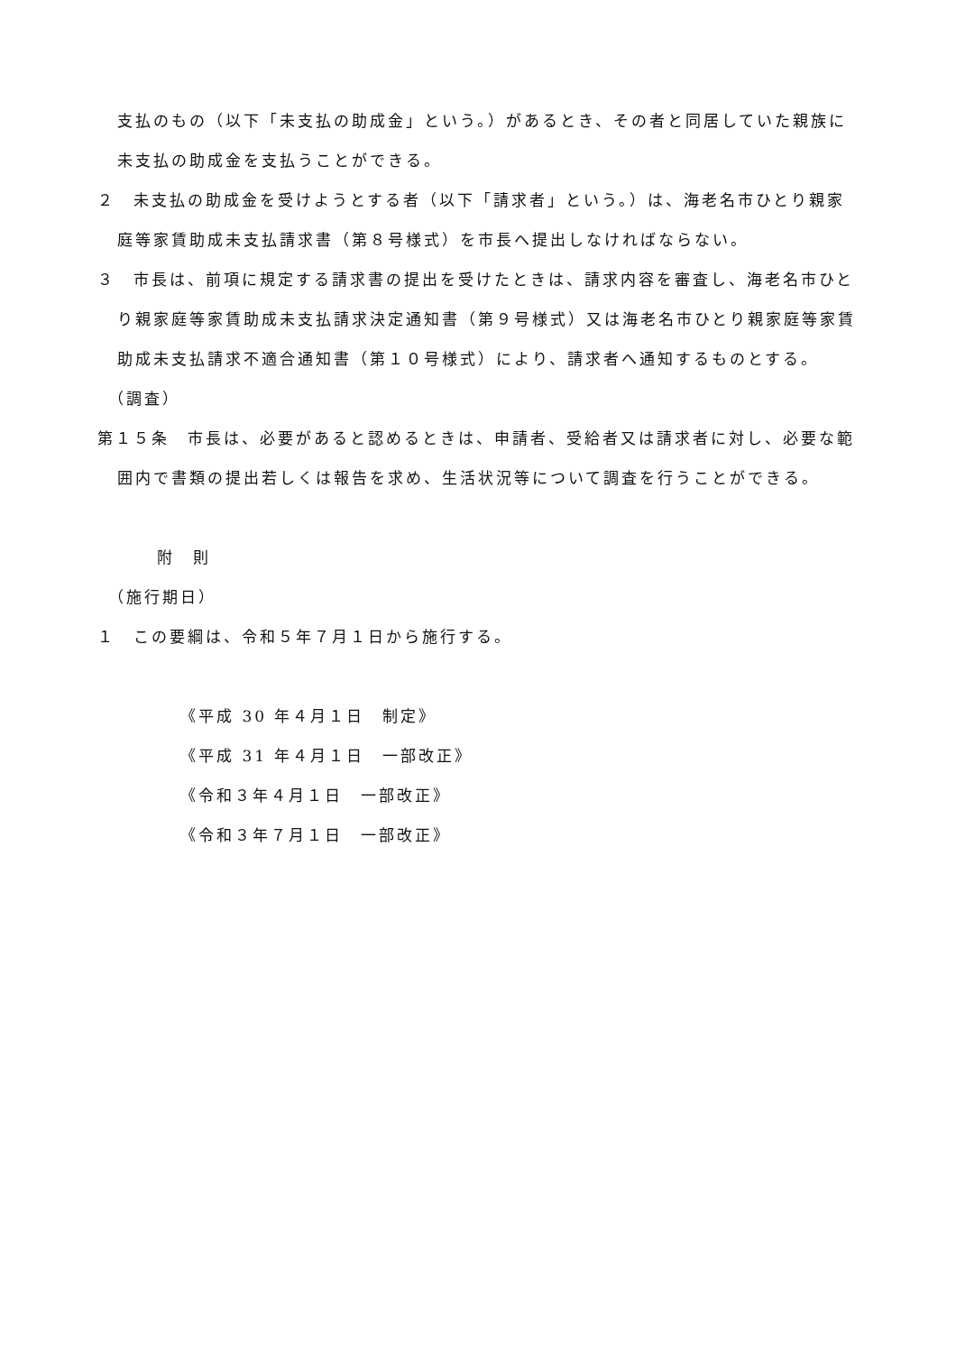支払のもの（以下「未支払の助成金」という。）があるとき、その者と同居していた親族に未支払の助成金を支払うことができる。
２　未支払の助成金を受けようとする者（以下「請求者」という。）は、海老名市ひとり親家庭等家賃助成未支払請求書（第８号様式）を市長へ提出しなければならない。
３　市長は、前項に規定する請求書の提出を受けたときは、請求内容を審査し、海老名市ひとり親家庭等家賃助成未支払請求決定通知書（第９号様式）又は海老名市ひとり親家庭等家賃助成未支払請求不適合通知書（第１０号様式）により、請求者へ通知するものとする。
（調査）
第１５条　市長は、必要があると認めるときは、申請者、受給者又は請求者に対し、必要な範囲内で書類の提出若しくは報告を求め、生活状況等について調査を行うことができる。
附　則
（施行期日）
１　この要綱は、令和５年７月１日から施行する。
《平成 30 年４月１日　制定》
《平成 31 年４月１日　一部改正》
《令和３年４月１日　一部改正》
《令和３年７月１日　一部改正》